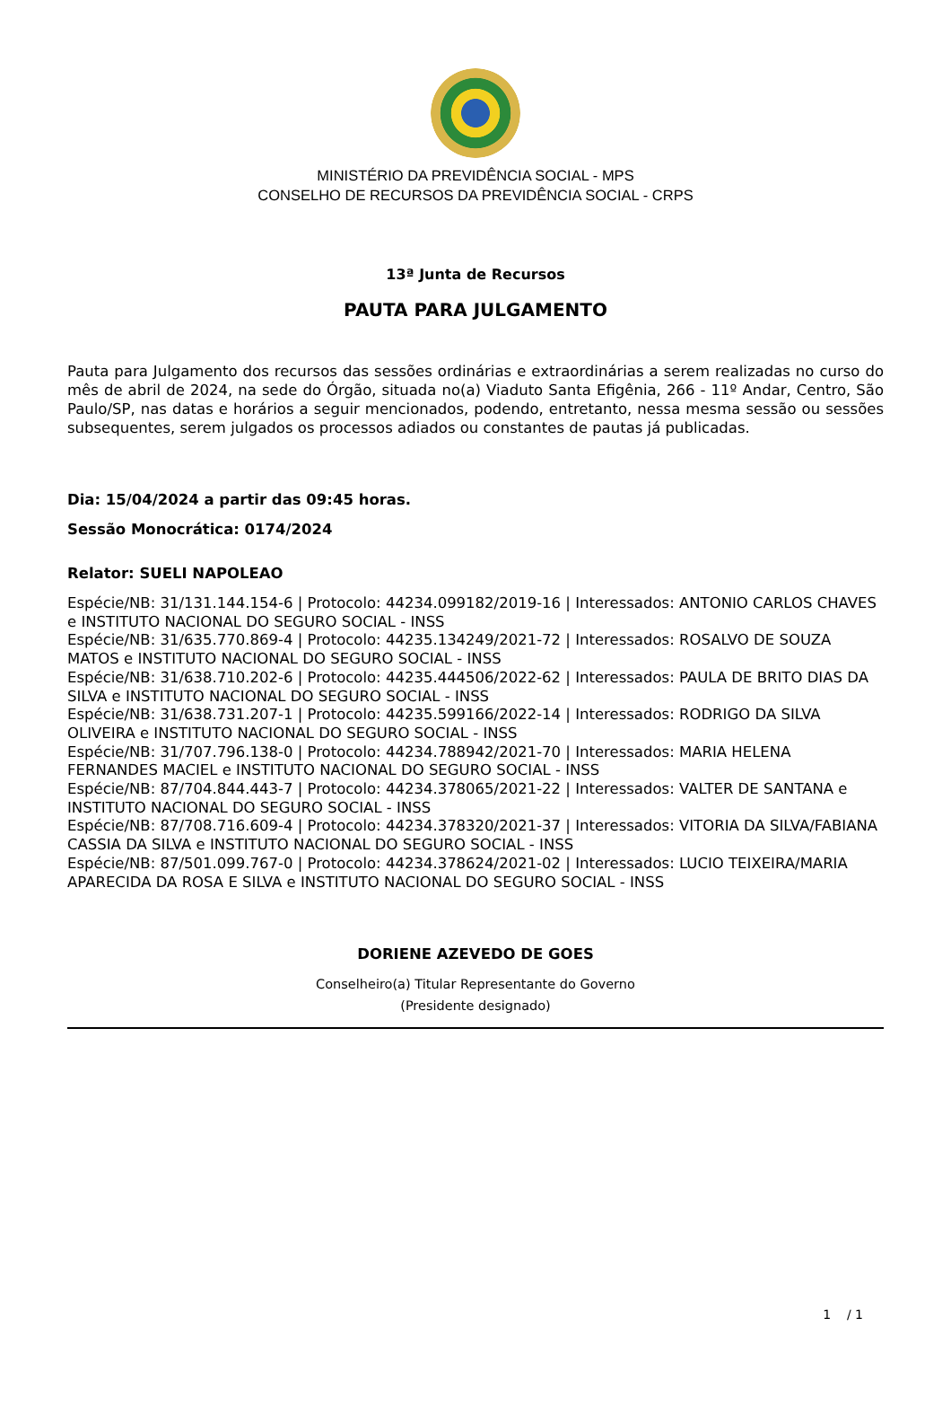MINISTÉRIO DA PREVIDÊNCIA SOCIAL - MPS
CONSELHO DE RECURSOS DA PREVIDÊNCIA SOCIAL - CRPS
13ª Junta de Recursos
PAUTA PARA JULGAMENTO
Pauta para Julgamento dos recursos das sessões ordinárias e extraordinárias a serem realizadas no curso do mês de abril de 2024, na sede do Órgão, situada no(a) Viaduto Santa Efigênia, 266 - 11º Andar, Centro, São Paulo/SP, nas datas e horários a seguir mencionados, podendo, entretanto, nessa mesma sessão ou sessões subsequentes, serem julgados os processos adiados ou constantes de pautas já publicadas.
Dia: 15/04/2024 a partir das 09:45 horas.
Sessão Monocrática: 0174/2024
Relator: SUELI NAPOLEAO
Espécie/NB: 31/131.144.154-6 | Protocolo: 44234.099182/2019-16 | Interessados: ANTONIO CARLOS CHAVES e INSTITUTO NACIONAL DO SEGURO SOCIAL - INSS
Espécie/NB: 31/635.770.869-4 | Protocolo: 44235.134249/2021-72 | Interessados: ROSALVO DE SOUZA MATOS e INSTITUTO NACIONAL DO SEGURO SOCIAL - INSS
Espécie/NB: 31/638.710.202-6 | Protocolo: 44235.444506/2022-62 | Interessados: PAULA DE BRITO DIAS DA SILVA e INSTITUTO NACIONAL DO SEGURO SOCIAL - INSS
Espécie/NB: 31/638.731.207-1 | Protocolo: 44235.599166/2022-14 | Interessados: RODRIGO DA SILVA OLIVEIRA e INSTITUTO NACIONAL DO SEGURO SOCIAL - INSS
Espécie/NB: 31/707.796.138-0 | Protocolo: 44234.788942/2021-70 | Interessados: MARIA HELENA FERNANDES MACIEL e INSTITUTO NACIONAL DO SEGURO SOCIAL - INSS
Espécie/NB: 87/704.844.443-7 | Protocolo: 44234.378065/2021-22 | Interessados: VALTER DE SANTANA e INSTITUTO NACIONAL DO SEGURO SOCIAL - INSS
Espécie/NB: 87/708.716.609-4 | Protocolo: 44234.378320/2021-37 | Interessados: VITORIA DA SILVA/FABIANA CASSIA DA SILVA e INSTITUTO NACIONAL DO SEGURO SOCIAL - INSS
Espécie/NB: 87/501.099.767-0 | Protocolo: 44234.378624/2021-02 | Interessados: LUCIO TEIXEIRA/MARIA APARECIDA DA ROSA E SILVA e INSTITUTO NACIONAL DO SEGURO SOCIAL - INSS
DORIENE AZEVEDO DE GOES
Conselheiro(a) Titular Representante do Governo
(Presidente designado)
1 / 1